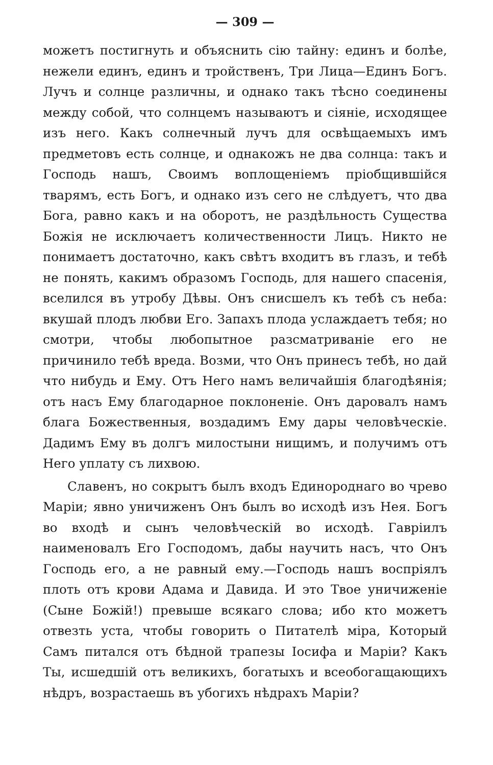— 309 —
можетъ постигнуть и объяснить сію тайну: единъ и болѣе, нежели единъ, единъ и тройственъ, Три Лица—Единъ Богъ. Лучъ и солнце различны, и однако такъ тѣсно соединены между собой, что солнцемъ называютъ и сіяніе, исходящее изъ него. Какъ солнечный лучъ для освѣщаемыхъ имъ предметовъ есть солнце, и однакожъ не два солнца: такъ и Господь нашъ, Своимъ воплощеніемъ пріобщившійся тварямъ, есть Богъ, и однако изъ сего не слѣдуетъ, что два Бога, равно какъ и на оборотъ, не раздѣльность Существа Божія не исключаетъ количественности Лицъ. Никто не понимаетъ достаточно, какъ свѣтъ входитъ въ глазъ, и тебѣ не понять, какимъ образомъ Господь, для нашего спасенія, вселился въ утробу Дѣвы. Онъ снисшелъ къ тебѣ съ неба: вкушай плодъ любви Его. Запахъ плода услаждаетъ тебя; но смотри, чтобы любопытное разсматриваніе его не причинило тебѣ вреда. Возми, что Онъ принесъ тебѣ, но дай что нибудь и Ему. Отъ Него намъ величайшія благодѣянія; отъ насъ Ему благодарное поклоненіе. Онъ даровалъ намъ блага Божественныя, воздадимъ Ему дары человѣческіе. Дадимъ Ему въ долгъ милостыни нищимъ, и получимъ отъ Него уплату съ лихвою.
Славенъ, но сокрытъ былъ входъ Единороднаго во чрево Маріи; явно уничиженъ Онъ былъ во исходѣ изъ Нея. Богъ во входѣ и сынъ человѣческій во исходѣ. Гавріилъ наименовалъ Его Господомъ, дабы научить насъ, что Онъ Господь его, а не равный ему.—Господь нашъ воспріялъ плоть отъ крови Адама и Давида. И это Твое уничиженіе (Сыне Божій!) превыше всякаго слова; ибо кто можетъ отвезть уста, чтобы говорить о Питателѣ міра, Который Самъ питался отъ бѣдной трапезы Іосифа и Маріи? Какъ Ты, исшедшій отъ великихъ, богатыхъ и всеобогащающихъ нѣдръ, возрастаешь въ убогихъ нѣдрахъ Маріи?